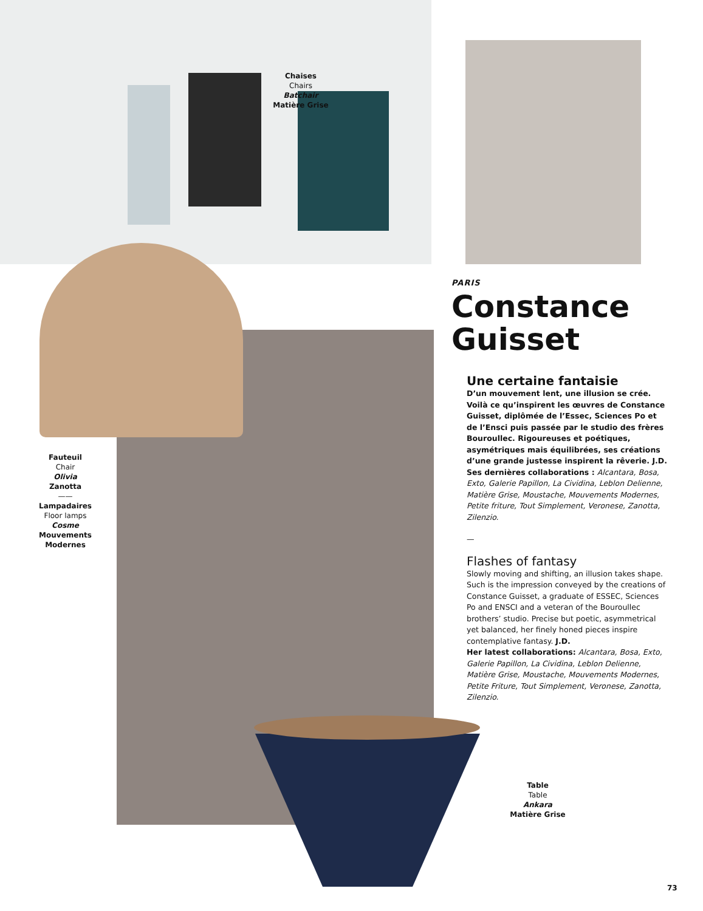Chaises
Chairs
Batchair
Matière Grise
Fauteuil
Chair
Olivia
Zanotta
——
Lampadaires
Floor lamps
Cosme
Mouvements Modernes
Table
Table
Ankara
Matière Grise
PARIS
Constance
Guisset
Une certaine fantaisie
D’un mouvement lent, une illusion se crée. Voilà ce qu’inspirent les œuvres de Constance Guisset, diplômée de l’Essec, Sciences Po et de l’Ensci puis passée par le studio des frères Bouroullec. Rigoureuses et poétiques, asymétriques mais équilibrées, ses créations d’une grande justesse inspirent la rêverie. J.D.
Ses dernières collaborations : Alcantara, Bosa, Exto, Galerie Papillon, La Cividina, Leblon Delienne, Matière Grise, Moustache, Mouvements Modernes, Petite friture, Tout Simplement, Veronese, Zanotta, Zilenzio.
—
Flashes of fantasy
Slowly moving and shifting, an illusion takes shape. Such is the impression conveyed by the creations of Constance Guisset, a graduate of ESSEC, Sciences Po and ENSCI and a veteran of the Bouroullec brothers’ studio. Precise but poetic, asymmetrical yet balanced, her finely honed pieces inspire contemplative fantasy. J.D.
Her latest collaborations: Alcantara, Bosa, Exto, Galerie Papillon, La Cividina, Leblon Delienne, Matière Grise, Moustache, Mouvements Modernes, Petite Friture, Tout Simplement, Veronese, Zanotta, Zilenzio.
73